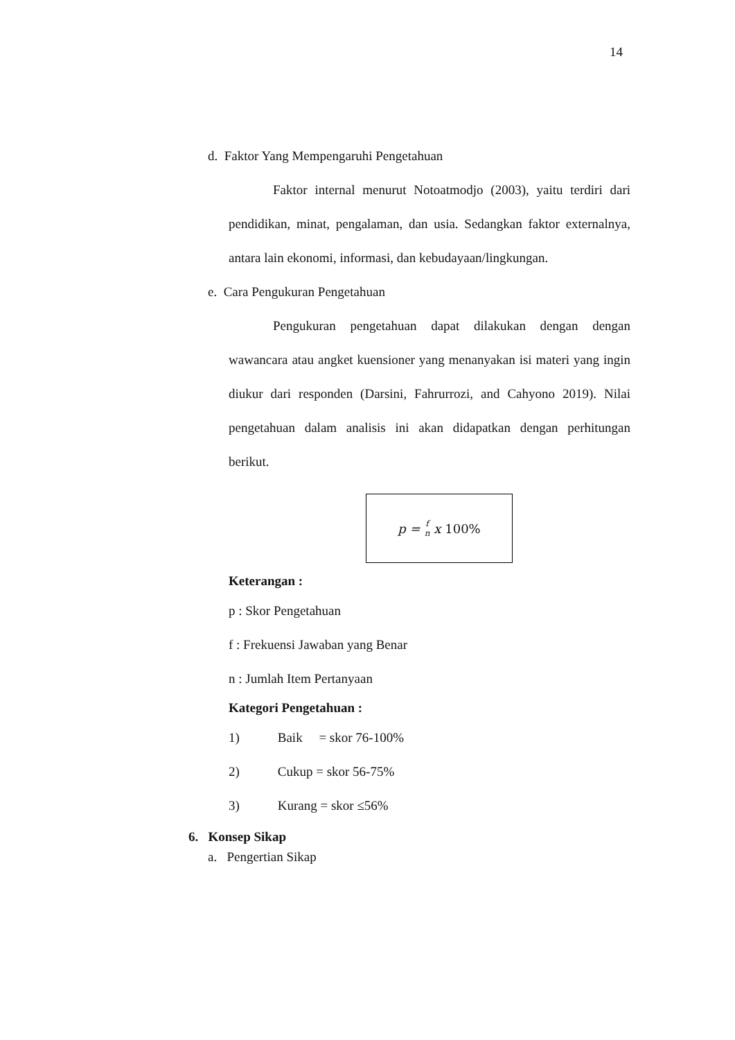14
d. Faktor Yang Mempengaruhi Pengetahuan
Faktor internal menurut Notoatmodjo (2003), yaitu terdiri dari pendidikan, minat, pengalaman, dan usia. Sedangkan faktor externalnya, antara lain ekonomi, informasi, dan kebudayaan/lingkungan.
e. Cara Pengukuran Pengetahuan
Pengukuran pengetahuan dapat dilakukan dengan dengan wawancara atau angket kuensioner yang menanyakan isi materi yang ingin diukur dari responden (Darsini, Fahrurrozi, and Cahyono 2019). Nilai pengetahuan dalam analisis ini akan didapatkan dengan perhitungan berikut.
p = f
n x 100%
Keterangan :
p : Skor Pengetahuan
f : Frekuensi Jawaban yang Benar
n : Jumlah Item Pertanyaan
Kategori Pengetahuan :
1) Baik = skor 76-100%
2) Cukup = skor 56-75%
3) Kurang = skor ≤56%
6. Konsep Sikap
a. Pengertian Sikap